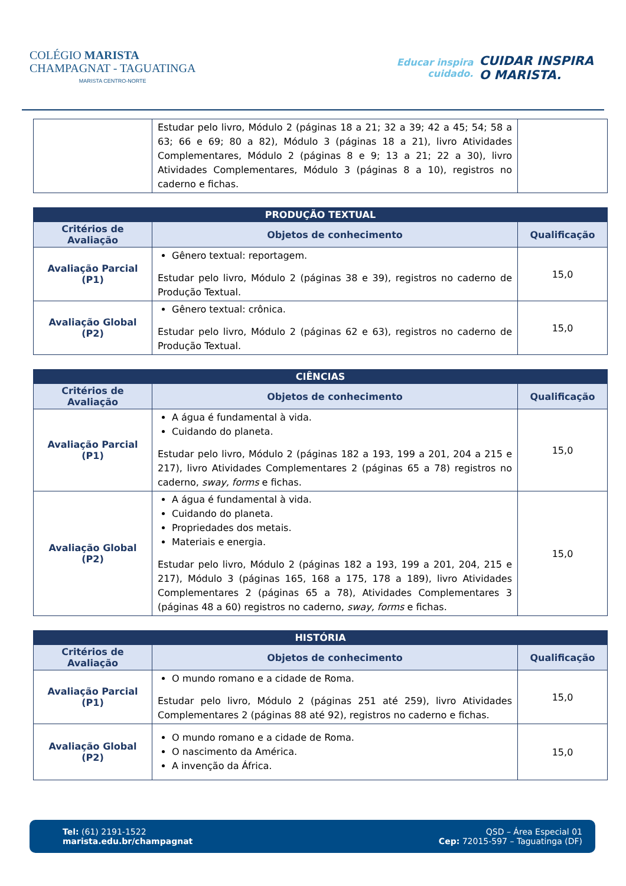COLÉGIO MARISTA
CHAMPAGNAT - TAGUATINGA
MARISTA CENTRO-NORTE
Educar inspira
cuidado.
CUIDAR INSPIRA
O MARISTA.
| | Estudar pelo livro, Módulo 2 (páginas 18 a 21; 32 a 39; 42 a 45; 54; 58 a 63; 66 e 69; 80 a 82), Módulo 3 (páginas 18 a 21), livro Atividades Complementares, Módulo 2 (páginas 8 e 9; 13 a 21; 22 a 30), livro Atividades Complementares, Módulo 3 (páginas 8 a 10), registros no caderno e fichas. | |
| PRODUÇÃO TEXTUAL | | |
| --- | --- | --- |
| Critérios de Avaliação | Objetos de conhecimento | Qualificação |
| Avaliação Parcial (P1) | Gênero textual: reportagem. Estudar pelo livro, Módulo 2 (páginas 38 e 39), registros no caderno de Produção Textual. | 15,0 |
| Avaliação Global (P2) | Gênero textual: crônica. Estudar pelo livro, Módulo 2 (páginas 62 e 63), registros no caderno de Produção Textual. | 15,0 |
| CIÊNCIAS | | |
| --- | --- | --- |
| Critérios de Avaliação | Objetos de conhecimento | Qualificação |
| Avaliação Parcial (P1) | A água é fundamental à vida. Cuidando do planeta. Estudar pelo livro, Módulo 2 (páginas 182 a 193, 199 a 201, 204 a 215 e 217), livro Atividades Complementares 2 (páginas 65 a 78) registros no caderno, sway, forms e fichas. | 15,0 |
| Avaliação Global (P2) | A água é fundamental à vida. Cuidando do planeta. Propriedades dos metais. Materiais e energia. Estudar pelo livro, Módulo 2 (páginas 182 a 193, 199 a 201, 204, 215 e 217), Módulo 3 (páginas 165, 168 a 175, 178 a 189), livro Atividades Complementares 2 (páginas 65 a 78), Atividades Complementares 3 (páginas 48 a 60) registros no caderno, sway, forms e fichas. | 15,0 |
| HISTÓRIA | | |
| --- | --- | --- |
| Critérios de Avaliação | Objetos de conhecimento | Qualificação |
| Avaliação Parcial (P1) | O mundo romano e a cidade de Roma. Estudar pelo livro, Módulo 2 (páginas 251 até 259), livro Atividades Complementares 2 (páginas 88 até 92), registros no caderno e fichas. | 15,0 |
| Avaliação Global (P2) | O mundo romano e a cidade de Roma. O nascimento da América. A invenção da África. | 15,0 |
Tel: (61) 2191-1522
marista.edu.br/champagnat
QSD – Área Especial 01
Cep: 72015-597 – Taguatinga (DF)